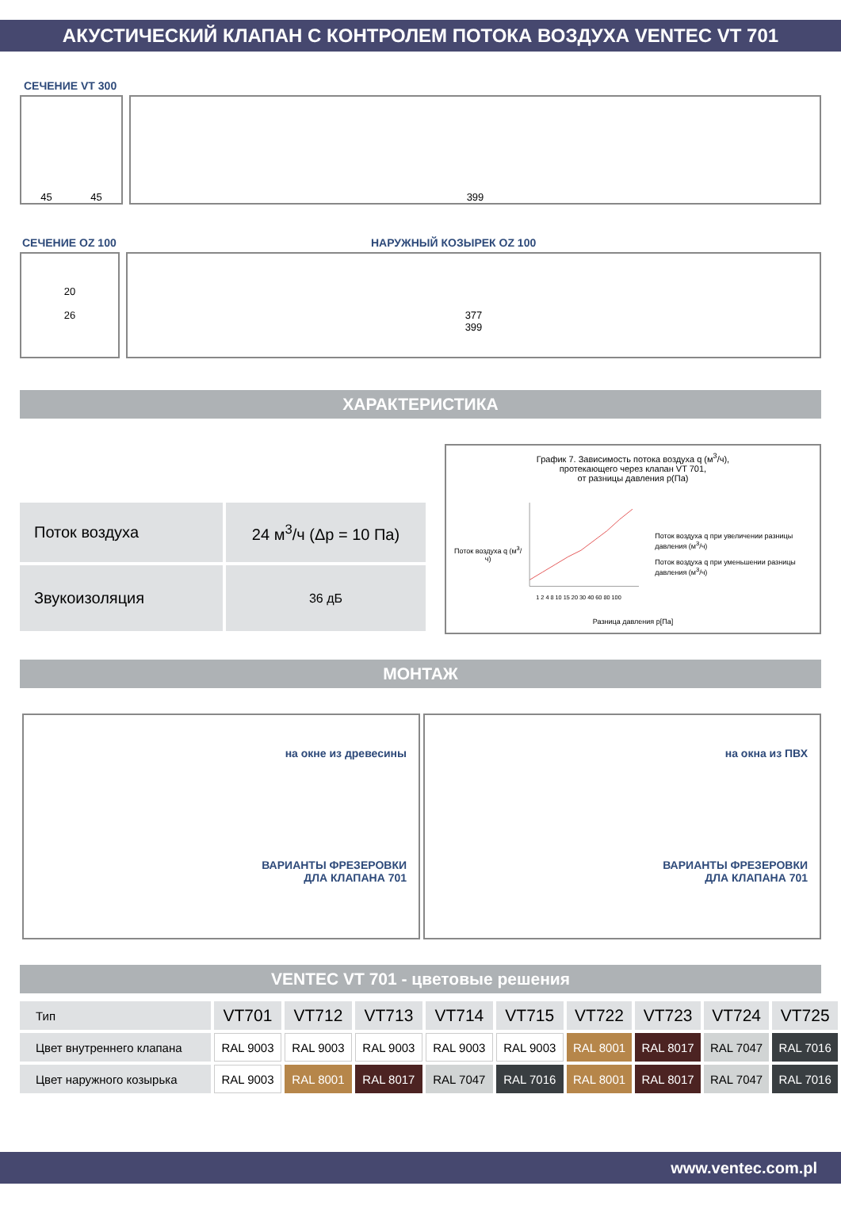АКУСТИЧЕСКИЙ КЛАПАН С КОНТРОЛЕМ ПОТОКА ВОЗДУХА VENTEC VT 701
СЕЧЕНИЕ VT 300
45 45 399
СЕЧЕНИЕ OZ 100 НАРУЖНЫЙ КОЗЫРЕК OZ 100
20
26
377
399
ХАРАКТЕРИСТИКА
| Поток воздуха | 24 м<sup>3</sup>/ч (Δp = 10 Па) |
| Звукоизоляция | 36 дБ |
График 7. Зависимость потока воздуха q (м<sup>3</sup>/ч),
протекающего через клапан VT 701,
от разницы давления p(Па)
Поток воздуха q (м<sup>3</sup>/ч)
1 2 4 8 10 15 20 30 40 60 80 100
Поток воздуха q при увеличении разницы давления (м<sup>3</sup>/ч)
Поток воздуха q при уменьшении разницы давления (м<sup>3</sup>/ч)
Разница давления p[Па]
МОНТАЖ
на окне из древесины
ВАРИАНТЫ ФРЕЗЕРОВКИ
ДЛА КЛАПАНА 701
на окна из ПВХ
ВАРИАНТЫ ФРЕЗЕРОВКИ
ДЛА КЛАПАНА 701
VENTEC VT 701 - цветовые решения
| Тип | VT701 | VT712 | VT713 | VT714 | VT715 | VT722 | VT723 | VT724 | VT725 |
| Цвет внутреннего клапана | RAL 9003 | RAL 9003 | RAL 9003 | RAL 9003 | RAL 9003 | RAL 8001 | RAL 8017 | RAL 7047 | RAL 7016 |
| Цвет наружного козырька | RAL 9003 | RAL 8001 | RAL 8017 | RAL 7047 | RAL 7016 | RAL 8001 | RAL 8017 | RAL 7047 | RAL 7016 |
www.ventec.com.pl